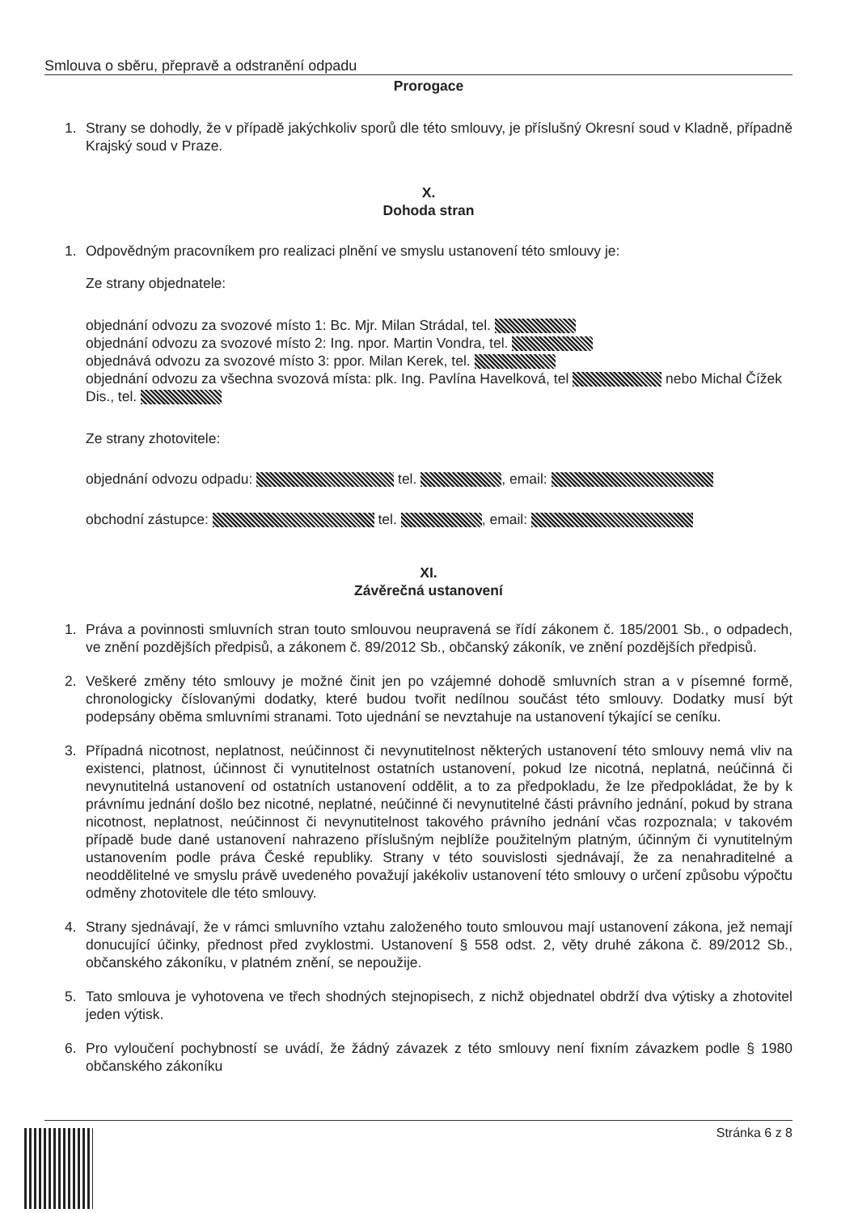Smlouva o sběru, přepravě a odstranění odpadu
Prorogace
1. Strany se dohodly, že v případě jakýchkoliv sporů dle této smlouvy, je příslušný Okresní soud v Kladně, případně Krajský soud v Praze.
X.
Dohoda stran
1. Odpovědným pracovníkem pro realizaci plnění ve smyslu ustanovení této smlouvy je:
Ze strany objednatele:
objednání odvozu za svozové místo 1: Bc. Mjr. Milan Strádal, tel.
objednání odvozu za svozové místo 2: Ing. npor. Martin Vondra, tel.
objednává odvozu za svozové místo 3: ppor. Milan Kerek, tel.
objednání odvozu za všechna svozová místa: plk. Ing. Pavlína Havelková, tel nebo Michal Čížek Dis., tel.
Ze strany zhotovitele:
objednání odvozu odpadu: tel. , email:
obchodní zástupce: tel. , email:
XI.
Závěrečná ustanovení
1. Práva a povinnosti smluvních stran touto smlouvou neupravená se řídí zákonem č. 185/2001 Sb., o odpadech, ve znění pozdějších předpisů, a zákonem č. 89/2012 Sb., občanský zákoník, ve znění pozdějších předpisů.
2. Veškeré změny této smlouvy je možné činit jen po vzájemné dohodě smluvních stran a v písemné formě, chronologicky číslovanými dodatky, které budou tvořit nedílnou součást této smlouvy. Dodatky musí být podepsány oběma smluvními stranami. Toto ujednání se nevztahuje na ustanovení týkající se ceníku.
3. Případná nicotnost, neplatnost, neúčinnost či nevynutitelnost některých ustanovení této smlouvy nemá vliv na existenci, platnost, účinnost či vynutitelnost ostatních ustanovení, pokud lze nicotná, neplatná, neúčinná či nevynutitelná ustanovení od ostatních ustanovení oddělit, a to za předpokladu, že lze předpokládat, že by k právnímu jednání došlo bez nicotné, neplatné, neúčinné či nevynutitelné části právního jednání, pokud by strana nicotnost, neplatnost, neúčinnost či nevynutitelnost takového právního jednání včas rozpoznala; v takovém případě bude dané ustanovení nahrazeno příslušným nejblíže použitelným platným, účinným či vynutitelným ustanovením podle práva České republiky. Strany v této souvislosti sjednávají, že za nenahraditelné a neoddělitelné ve smyslu právě uvedeného považují jakékoliv ustanovení této smlouvy o určení způsobu výpočtu odměny zhotovitele dle této smlouvy.
4. Strany sjednávají, že v rámci smluvního vztahu založeného touto smlouvou mají ustanovení zákona, jež nemají donucující účinky, přednost před zvyklostmi. Ustanovení § 558 odst. 2, věty druhé zákona č. 89/2012 Sb., občanského zákoníku, v platném znění, se nepoužije.
5. Tato smlouva je vyhotovena ve třech shodných stejnopisech, z nichž objednatel obdrží dva výtisky a zhotovitel jeden výtisk.
6. Pro vyloučení pochybností se uvádí, že žádný závazek z této smlouvy není fixním závazkem podle § 1980 občanského zákoníku
Stránka 6 z 8